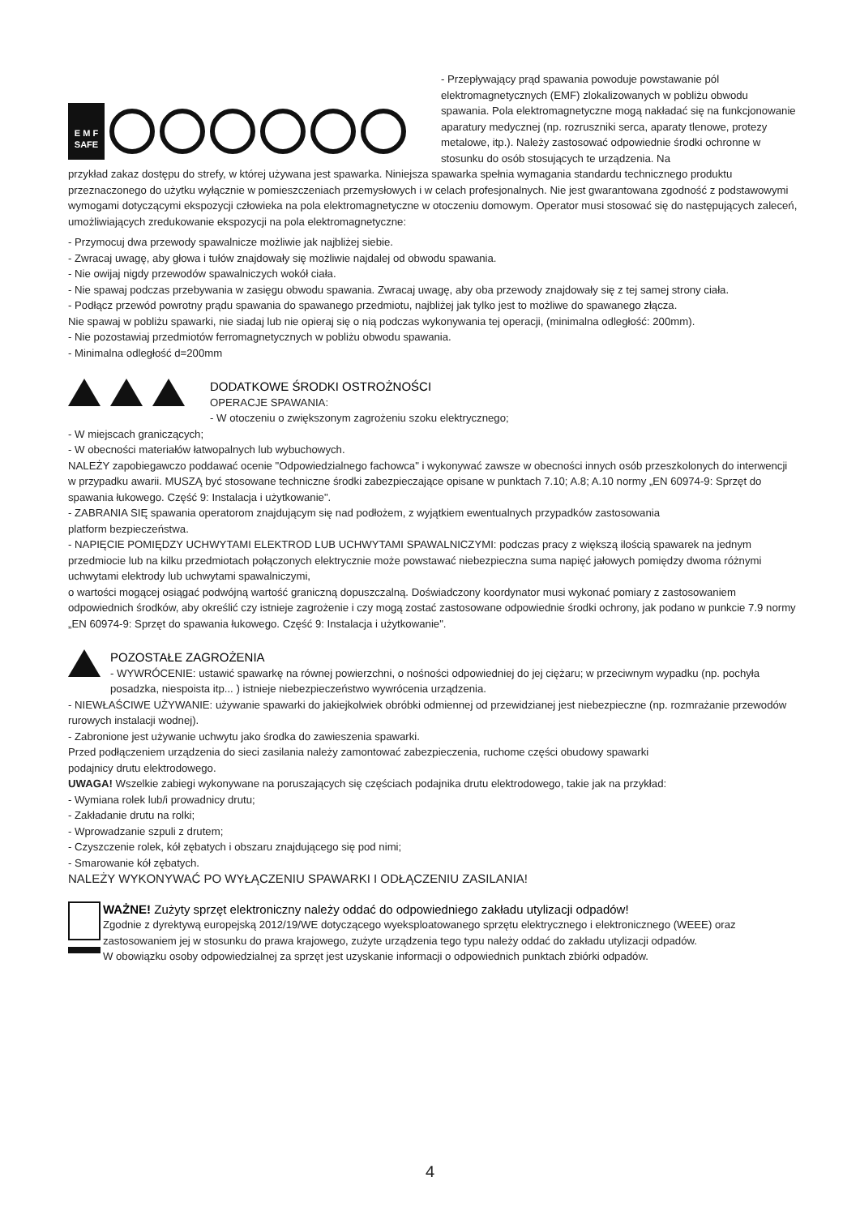E M F
SAFE
- Przepływający prąd spawania powoduje powstawanie pól elektromagnetycznych (EMF) zlokalizowanych w pobliżu obwodu spawania. Pola elektromagnetyczne mogą nakładać się na funkcjonowanie aparatury medycznej (np. rozruszniki serca, aparaty tlenowe, protezy metalowe, itp.). Należy zastosować odpowiednie środki ochronne w stosunku do osób stosujących te urządzenia. Na
przykład zakaz dostępu do strefy, w której używana jest spawarka. Niniejsza spawarka spełnia wymagania standardu technicznego produktu przeznaczonego do użytku wyłącznie w pomieszczeniach przemysłowych i w celach profesjonalnych. Nie jest gwarantowana zgodność z podstawowymi wymogami dotyczącymi ekspozycji człowieka na pola elektromagnetyczne w otoczeniu domowym. Operator musi stosować się do następujących zaleceń, umożliwiających zredukowanie ekspozycji na pola elektromagnetyczne:
- Przymocuj dwa przewody spawalnicze możliwie jak najbliżej siebie.
- Zwracaj uwagę, aby głowa i tułów znajdowały się możliwie najdalej od obwodu spawania.
- Nie owijaj nigdy przewodów spawalniczych wokół ciała.
- Nie spawaj podczas przebywania w zasięgu obwodu spawania. Zwracaj uwagę, aby oba przewody znajdowały się z tej samej strony ciała.
- Podłącz przewód powrotny prądu spawania do spawanego przedmiotu, najbliżej jak tylko jest to możliwe do spawanego złącza.
Nie spawaj w pobliżu spawarki, nie siadaj lub nie opieraj się o nią podczas wykonywania tej operacji, (minimalna odległość: 200mm).
- Nie pozostawiaj przedmiotów ferromagnetycznych w pobliżu obwodu spawania.
- Minimalna odległość d=200mm
DODATKOWE ŚRODKI OSTROŻNOŚCI
OPERACJE SPAWANIA:
- W otoczeniu o zwiększonym zagrożeniu szoku elektrycznego;
- W miejscach graniczących;
- W obecności materiałów łatwopalnych lub wybuchowych.
NALEŻY zapobiegawczo poddawać ocenie "Odpowiedzialnego fachowca" i wykonywać zawsze w obecności innych osób przeszkolonych do interwencji w przypadku awarii. MUSZĄ być stosowane techniczne środki zabezpieczające opisane w punktach 7.10; A.8; A.10 normy „EN 60974-9: Sprzęt do spawania łukowego. Część 9: Instalacja i użytkowanie".
- ZABRANIA SIĘ spawania operatorom znajdującym się nad podłożem, z wyjątkiem ewentualnych przypadków zastosowania
platform bezpieczeństwa.
- NAPIĘCIE POMIĘDZY UCHWYTAMI ELEKTROD LUB UCHWYTAMI SPAWALNICZYMI: podczas pracy z większą ilością spawarek na jednym przedmiocie lub na kilku przedmiotach połączonych elektrycznie może powstawać niebezpieczna suma napięć jałowych pomiędzy dwoma różnymi uchwytami elektrody lub uchwytami spawalniczymi,
o wartości mogącej osiągać podwójną wartość graniczną dopuszczalną. Doświadczony koordynator musi wykonać pomiary z zastosowaniem odpowiednich środków, aby określić czy istnieje zagrożenie i czy mogą zostać zastosowane odpowiednie środki ochrony, jak podano w punkcie 7.9 normy „EN 60974-9: Sprzęt do spawania łukowego. Część 9: Instalacja i użytkowanie".
POZOSTAŁE ZAGROŻENIA
- WYWRÓCENIE: ustawić spawarkę na równej powierzchni, o nośności odpowiedniej do jej ciężaru; w przeciwnym wypadku (np. pochyła posadzka, niespoista itp... ) istnieje niebezpieczeństwo wywrócenia urządzenia.
- NIEWŁAŚCIWE UŻYWANIE: używanie spawarki do jakiejkolwiek obróbki odmiennej od przewidzianej jest niebezpieczne (np. rozmrażanie przewodów rurowych instalacji wodnej).
- Zabronione jest używanie uchwytu jako środka do zawieszenia spawarki.
Przed podłączeniem urządzenia do sieci zasilania należy zamontować zabezpieczenia, ruchome części obudowy spawarki
podajnicy drutu elektrodowego.
UWAGA! Wszelkie zabiegi wykonywane na poruszających się częściach podajnika drutu elektrodowego, takie jak na przykład:
- Wymiana rolek lub/i prowadnicy drutu;
- Zakładanie drutu na rolki;
- Wprowadzanie szpuli z drutem;
- Czyszczenie rolek, kół zębatych i obszaru znajdującego się pod nimi;
- Smarowanie kół zębatych.
NALEŻY WYKONYWAĆ PO WYŁĄCZENIU SPAWARKI I ODŁĄCZENIU ZASILANIA!
WAŻNE! Zużyty sprzęt elektroniczny należy oddać do odpowiedniego zakładu utylizacji odpadów!
Zgodnie z dyrektywą europejską 2012/19/WE dotyczącego wyeksploatowanego sprzętu elektrycznego i elektronicznego (WEEE) oraz zastosowaniem jej w stosunku do prawa krajowego, zużyte urządzenia tego typu należy oddać do zakładu utylizacji odpadów.
W obowiązku osoby odpowiedzialnej za sprzęt jest uzyskanie informacji o odpowiednich punktach zbiórki odpadów.
4